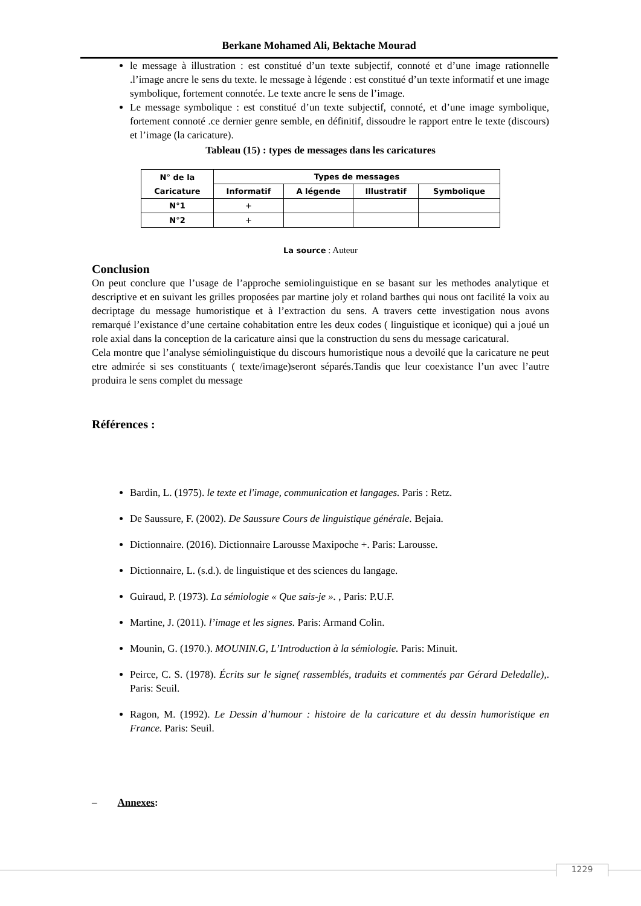Berkane Mohamed Ali, Bektache Mourad
le message à illustration : est constitué d’un texte subjectif, connoté et d’une image rationnelle .l’image ancre le sens du texte. le message à légende : est constitué d’un texte informatif et une image symbolique, fortement connotée. Le texte ancre le sens de l’image.
Le message symbolique : est constitué d’un texte subjectif, connoté, et d’une image symbolique, fortement connoté .ce dernier genre semble, en définitif, dissoudre le rapport entre le texte (discours) et l’image (la caricature).
Tableau (15) : types de messages dans les caricatures
| N° de la Caricature | Types de messages | | | |
| --- | --- | --- | --- | --- |
| | Informatif | A légende | Illustratif | Symbolique |
| N°1 | + | | | |
| N°2 | + | | | |
La source : Auteur
Conclusion
On peut conclure que l’usage de l’approche semiolinguistique en se basant sur les methodes analytique et descriptive et en suivant les grilles proposées par martine joly et roland barthes qui nous ont facilité la voix au decriptage du message humoristique et à l’extraction du sens. A travers cette investigation nous avons remarqué l’existance d’une certaine cohabitation entre les deux codes ( linguistique et iconique) qui a joué un role axial dans la conception de la caricature ainsi que la construction du sens du message caricatural.
Cela montre que l’analyse sémiolinguistique du discours humoristique nous a devoilé que la caricature ne peut etre admirée si ses constituants ( texte/image)seront séparés.Tandis que leur coexistance l’un avec l’autre produira le sens complet du message
Références :
Bardin, L. (1975). le texte et l'image, communication et langages. Paris : Retz.
De Saussure, F. (2002). De Saussure Cours de linguistique générale. Bejaia.
Dictionnaire. (2016). Dictionnaire Larousse Maxipoche +. Paris: Larousse.
Dictionnaire, L. (s.d.). de linguistique et des sciences du langage.
Guiraud, P. (1973). La sémiologie « Que sais-je ». , Paris: P.U.F.
Martine, J. (2011). l’image et les signes. Paris: Armand Colin.
Mounin, G. (1970.). MOUNIN.G, L’Introduction à la sémiologie. Paris: Minuit.
Peirce, C. S. (1978). Écrits sur le signe( rassemblés, traduits et commentés par Gérard Deledalle),. Paris: Seuil.
Ragon, M. (1992). Le Dessin d’humour : histoire de la caricature et du dessin humoristique en France. Paris: Seuil.
– Annexes:
1229